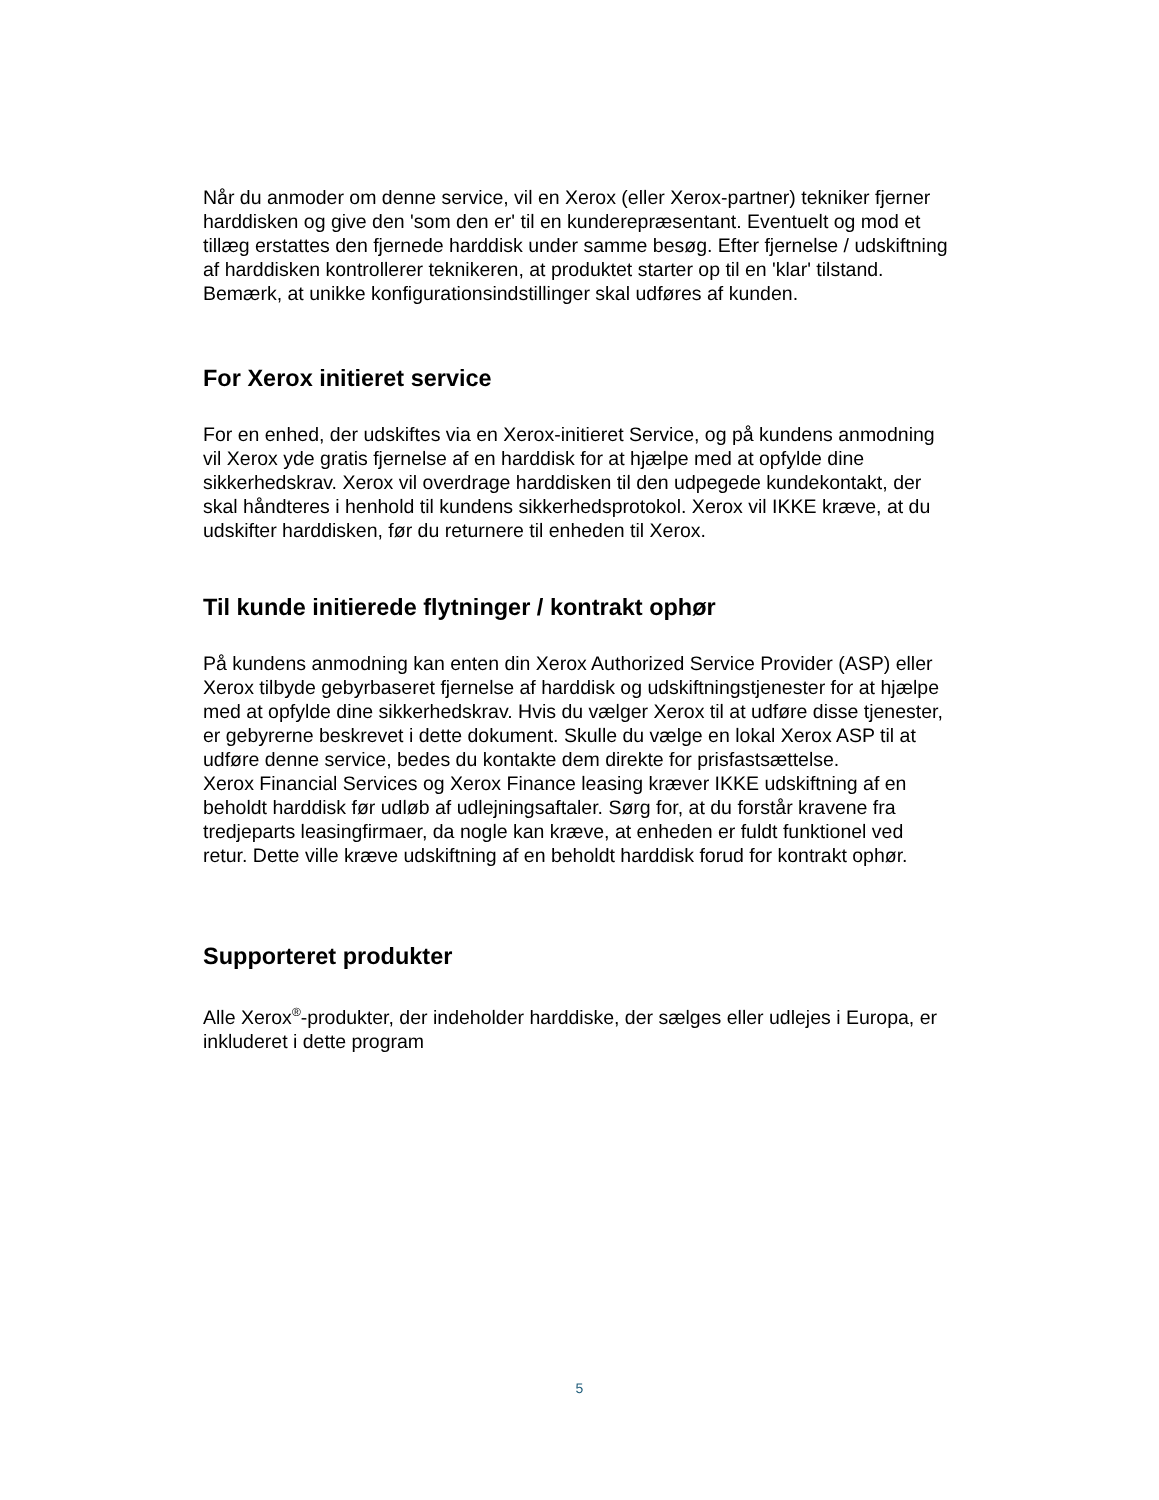Når du anmoder om denne service, vil en Xerox (eller Xerox-partner) tekniker fjerner harddisken og give den 'som den er' til en kunderepræsentant. Eventuelt og mod et tillæg erstattes den fjernede harddisk under samme besøg. Efter fjernelse / udskiftning af harddisken kontrollerer teknikeren, at produktet starter op til en 'klar' tilstand. Bemærk, at unikke konfigurationsindstillinger skal udføres af kunden.
For Xerox initieret service
For en enhed, der udskiftes via en Xerox-initieret Service, og på kundens anmodning vil Xerox yde gratis fjernelse af en harddisk for at hjælpe med at opfylde dine sikkerhedskrav. Xerox vil overdrage harddisken til den udpegede kundekontakt, der skal håndteres i henhold til kundens sikkerhedsprotokol. Xerox vil IKKE kræve, at du udskifter harddisken, før du returnere til enheden til Xerox.
Til kunde initierede flytninger / kontrakt ophør
På kundens anmodning kan enten din Xerox Authorized Service Provider (ASP) eller Xerox tilbyde gebyrbaseret fjernelse af harddisk og udskiftningstjenester for at hjælpe med at opfylde dine sikkerhedskrav. Hvis du vælger Xerox til at udføre disse tjenester, er gebyrerne beskrevet i dette dokument. Skulle du vælge en lokal Xerox ASP til at udføre denne service, bedes du kontakte dem direkte for prisfastsættelse.
Xerox Financial Services og Xerox Finance leasing kræver IKKE udskiftning af en beholdt harddisk før udløb af udlejningsaftaler. Sørg for, at du forstår kravene fra tredjeparts leasingfirmaer, da nogle kan kræve, at enheden er fuldt funktionel ved retur. Dette ville kræve udskiftning af en beholdt harddisk forud for kontrakt ophør.
Supporteret produkter
Alle Xerox<sup>®</sup>-produkter, der indeholder harddiske, der sælges eller udlejes i Europa, er inkluderet i dette program
5